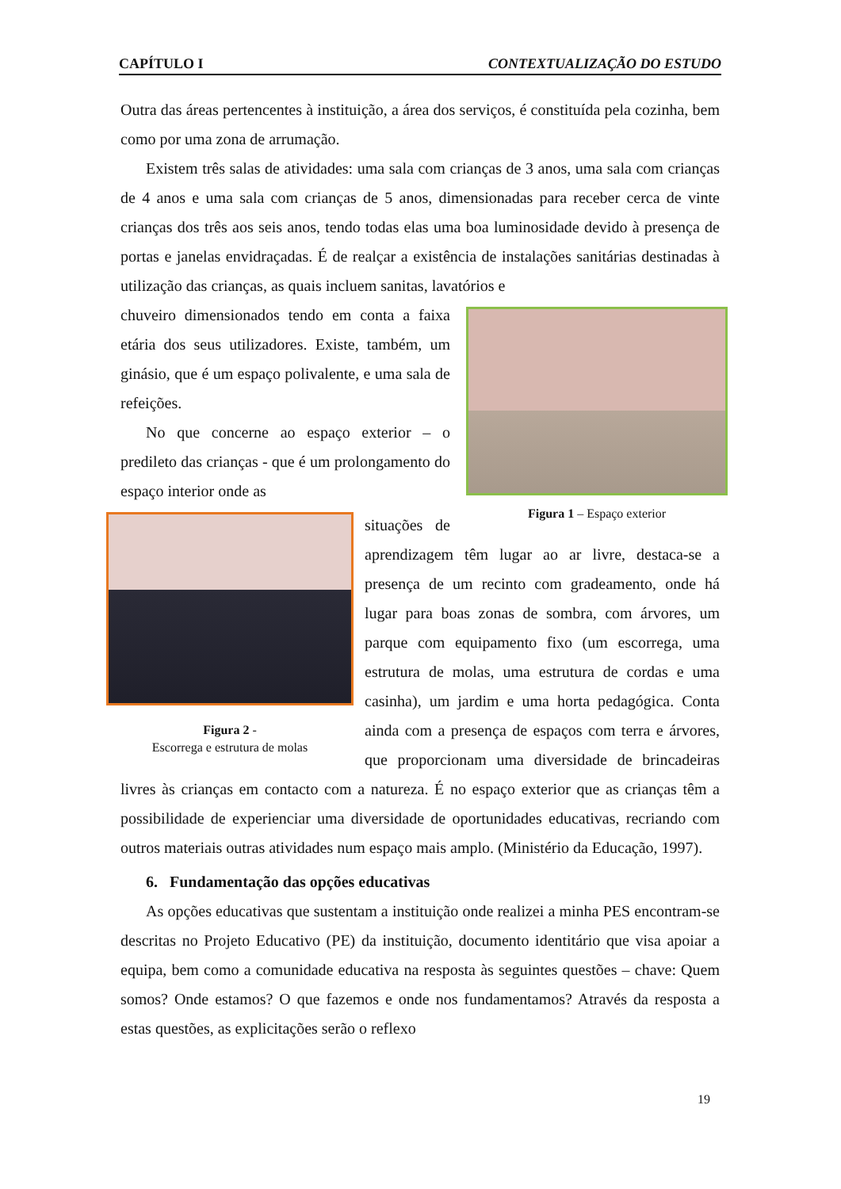CAPÍTULO I CONTEXTUALIZAÇÃO DO ESTUDO
Outra das áreas pertencentes à instituição, a área dos serviços, é constituída pela cozinha, bem como por uma zona de arrumação.
Existem três salas de atividades: uma sala com crianças de 3 anos, uma sala com crianças de 4 anos e uma sala com crianças de 5 anos, dimensionadas para receber cerca de vinte crianças dos três aos seis anos, tendo todas elas uma boa luminosidade devido à presença de portas e janelas envidraçadas. É de realçar a existência de instalações sanitárias destinadas à utilização das crianças, as quais incluem sanitas, lavatórios e
Figura 1 – Espaço exterior
chuveiro dimensionados tendo em conta a faixa etária dos seus utilizadores. Existe, também, um ginásio, que é um espaço polivalente, e uma sala de refeições.
No que concerne ao espaço exterior – o predileto das crianças - que é um prolongamento do espaço interior onde as
Figura 2 -
Escorrega e estrutura de molas
situações de aprendizagem têm lugar ao ar livre, destaca-se a presença de um recinto com gradeamento, onde há lugar para boas zonas de sombra, com árvores, um parque com equipamento fixo (um escorrega, uma estrutura de molas, uma estrutura de cordas e uma casinha), um jardim e uma horta pedagógica. Conta ainda com a presença de espaços com terra e árvores, que proporcionam uma diversidade de brincadeiras livres às crianças em contacto com a natureza. É no espaço exterior que as crianças têm a possibilidade de experienciar uma diversidade de oportunidades educativas, recriando com outros materiais outras atividades num espaço mais amplo. (Ministério da Educação, 1997).
6. Fundamentação das opções educativas
As opções educativas que sustentam a instituição onde realizei a minha PES encontram-se descritas no Projeto Educativo (PE) da instituição, documento identitário que visa apoiar a equipa, bem como a comunidade educativa na resposta às seguintes questões – chave: Quem somos? Onde estamos? O que fazemos e onde nos fundamentamos? Através da resposta a estas questões, as explicitações serão o reflexo
19